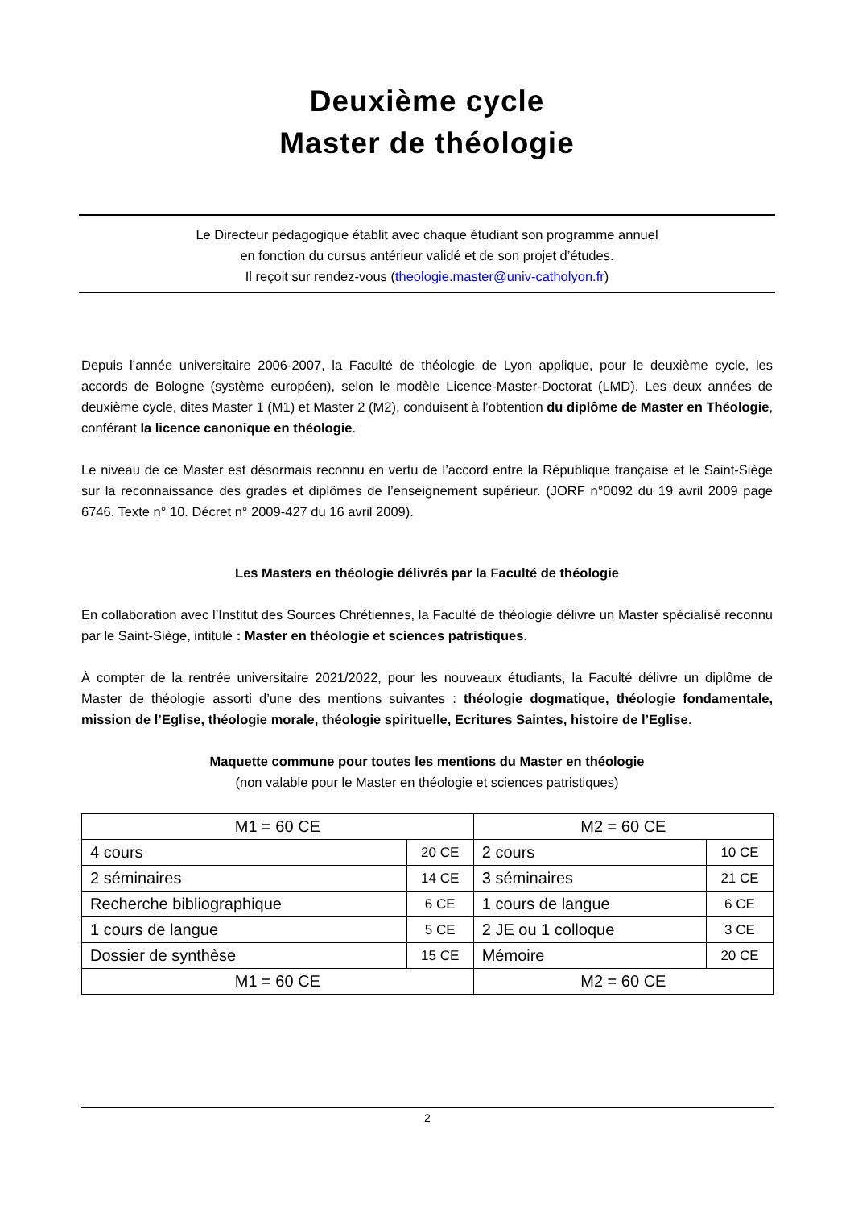Deuxième cycle
Master de théologie
Le Directeur pédagogique établit avec chaque étudiant son programme annuel
en fonction du cursus antérieur validé et de son projet d’études.
Il reçoit sur rendez-vous (theologie.master@univ-catholyon.fr)
Depuis l’année universitaire 2006-2007, la Faculté de théologie de Lyon applique, pour le deuxième cycle, les accords de Bologne (système européen), selon le modèle Licence-Master-Doctorat (LMD). Les deux années de deuxième cycle, dites Master 1 (M1) et Master 2 (M2), conduisent à l’obtention du diplôme de Master en Théologie, conférant la licence canonique en théologie.
Le niveau de ce Master est désormais reconnu en vertu de l’accord entre la République française et le Saint-Siège sur la reconnaissance des grades et diplômes de l’enseignement supérieur. (JORF n°0092 du 19 avril 2009 page 6746. Texte n° 10. Décret n° 2009-427 du 16 avril 2009).
Les Masters en théologie délivrés par la Faculté de théologie
En collaboration avec l’Institut des Sources Chrétiennes, la Faculté de théologie délivre un Master spécialisé reconnu par le Saint-Siège, intitulé : Master en théologie et sciences patristiques.
À compter de la rentrée universitaire 2021/2022, pour les nouveaux étudiants, la Faculté délivre un diplôme de Master de théologie assorti d’une des mentions suivantes : théologie dogmatique, théologie fondamentale, mission de l’Eglise, théologie morale, théologie spirituelle, Ecritures Saintes, histoire de l’Eglise.
Maquette commune pour toutes les mentions du Master en théologie
(non valable pour le Master en théologie et sciences patristiques)
| M1 = 60 CE | | M2 = 60 CE | |
| 4 cours | 20 CE | 2 cours | 10 CE |
| 2 séminaires | 14 CE | 3 séminaires | 21 CE |
| Recherche bibliographique | 6 CE | 1 cours de langue | 6 CE |
| 1 cours de langue | 5 CE | 2 JE ou 1 colloque | 3 CE |
| Dossier de synthèse | 15 CE | Mémoire | 20 CE |
| M1 = 60 CE | | M2 = 60 CE | |
2